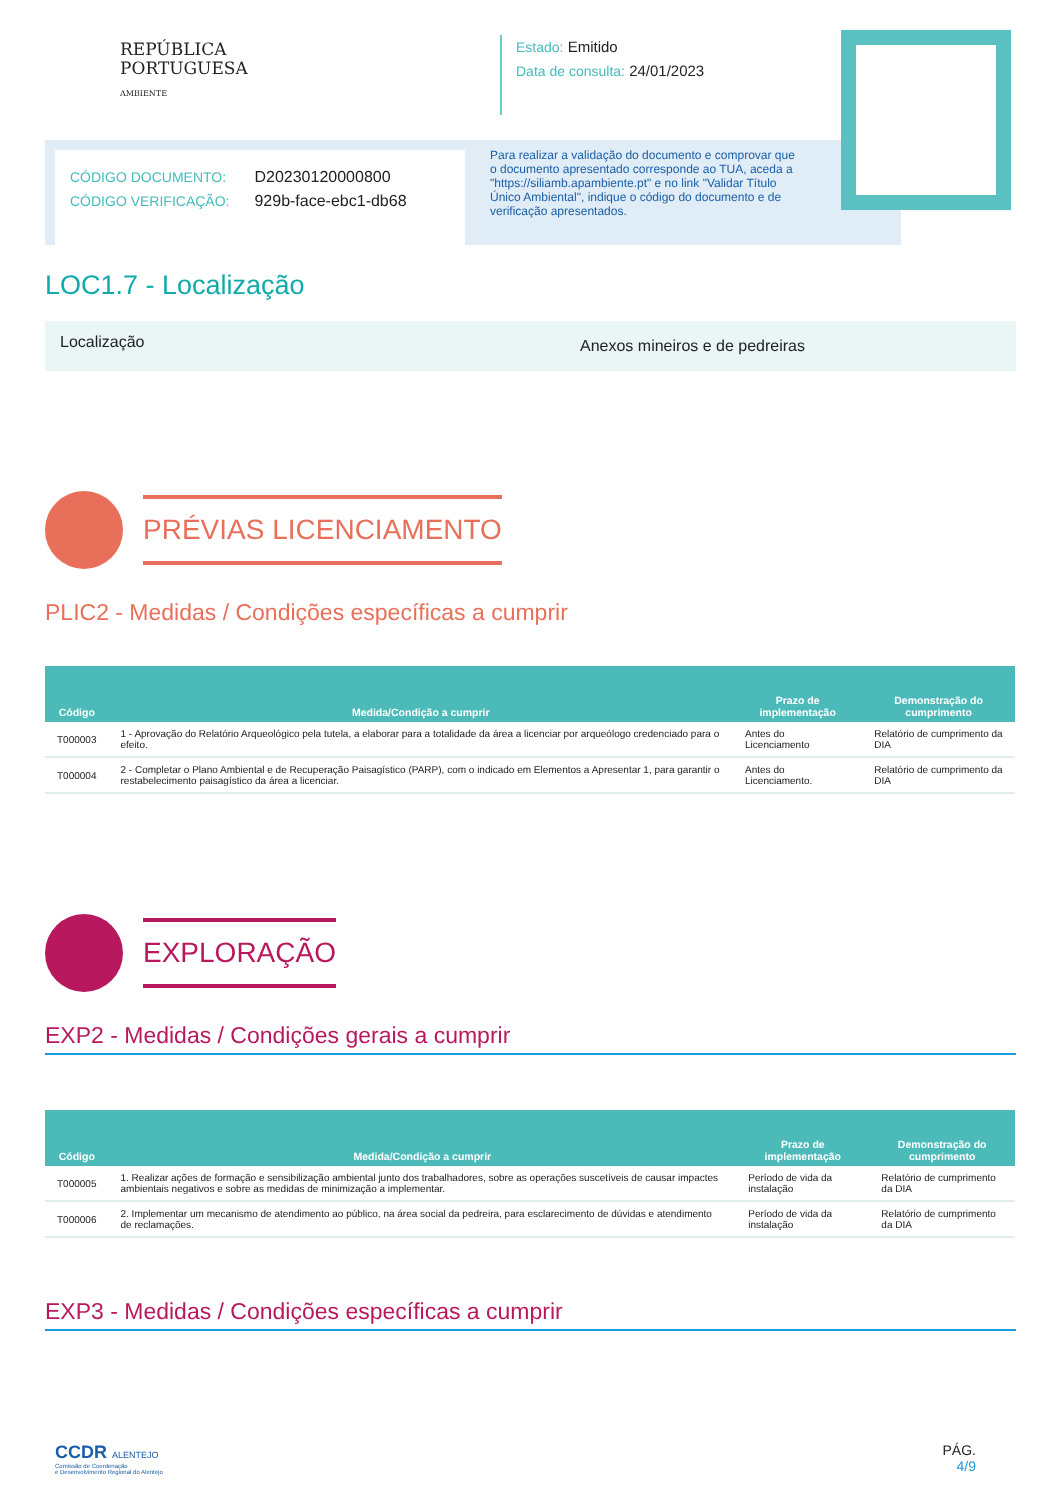REPÚBLICA
PORTUGUESA
AMBIENTE
Estado: Emitido
Data de consulta: 24/01/2023
CÓDIGO DOCUMENTO: D20230120000800
CÓDIGO VERIFICAÇÃO: 929b-face-ebc1-db68
Para realizar a validação do documento e comprovar que o documento apresentado corresponde ao TUA, aceda a "https://siliamb.apambiente.pt" e no link "Validar Título Único Ambiental", indique o código do documento e de verificação apresentados.
LOC1.7 - Localização
Localização
Anexos mineiros e de pedreiras
PRÉVIAS LICENCIAMENTO
PLIC2 - Medidas / Condições específicas a cumprir
| Código | Medida/Condição a cumprir | Prazo de implementação | Demonstração do cumprimento |
| --- | --- | --- | --- |
| T000003 | 1 - Aprovação do Relatório Arqueológico pela tutela, a elaborar para a totalidade da área a licenciar por arqueólogo credenciado para o efeito. | Antes do Licenciamento | Relatório de cumprimento da DIA |
| T000004 | 2 - Completar o Plano Ambiental e de Recuperação Paisagístico (PARP), com o indicado em Elementos a Apresentar 1, para garantir o restabelecimento paisagístico da área a licenciar. | Antes do Licenciamento. | Relatório de cumprimento da DIA |
EXPLORAÇÃO
EXP2 - Medidas / Condições gerais a cumprir
| Código | Medida/Condição a cumprir | Prazo de implementação | Demonstração do cumprimento |
| --- | --- | --- | --- |
| T000005 | 1. Realizar ações de formação e sensibilização ambiental junto dos trabalhadores, sobre as operações suscetíveis de causar impactes ambientais negativos e sobre as medidas de minimização a implementar. | Período de vida da instalação | Relatório de cumprimento da DIA |
| T000006 | 2. Implementar um mecanismo de atendimento ao público, na área social da pedreira, para esclarecimento de dúvidas e atendimento de reclamações. | Período de vida da instalação | Relatório de cumprimento da DIA |
EXP3 - Medidas / Condições específicas a cumprir
CCDR ALENTEJO
Comissão de Coordenação
e Desenvolvimento Regional do Alentejo
PÁG.
4/9